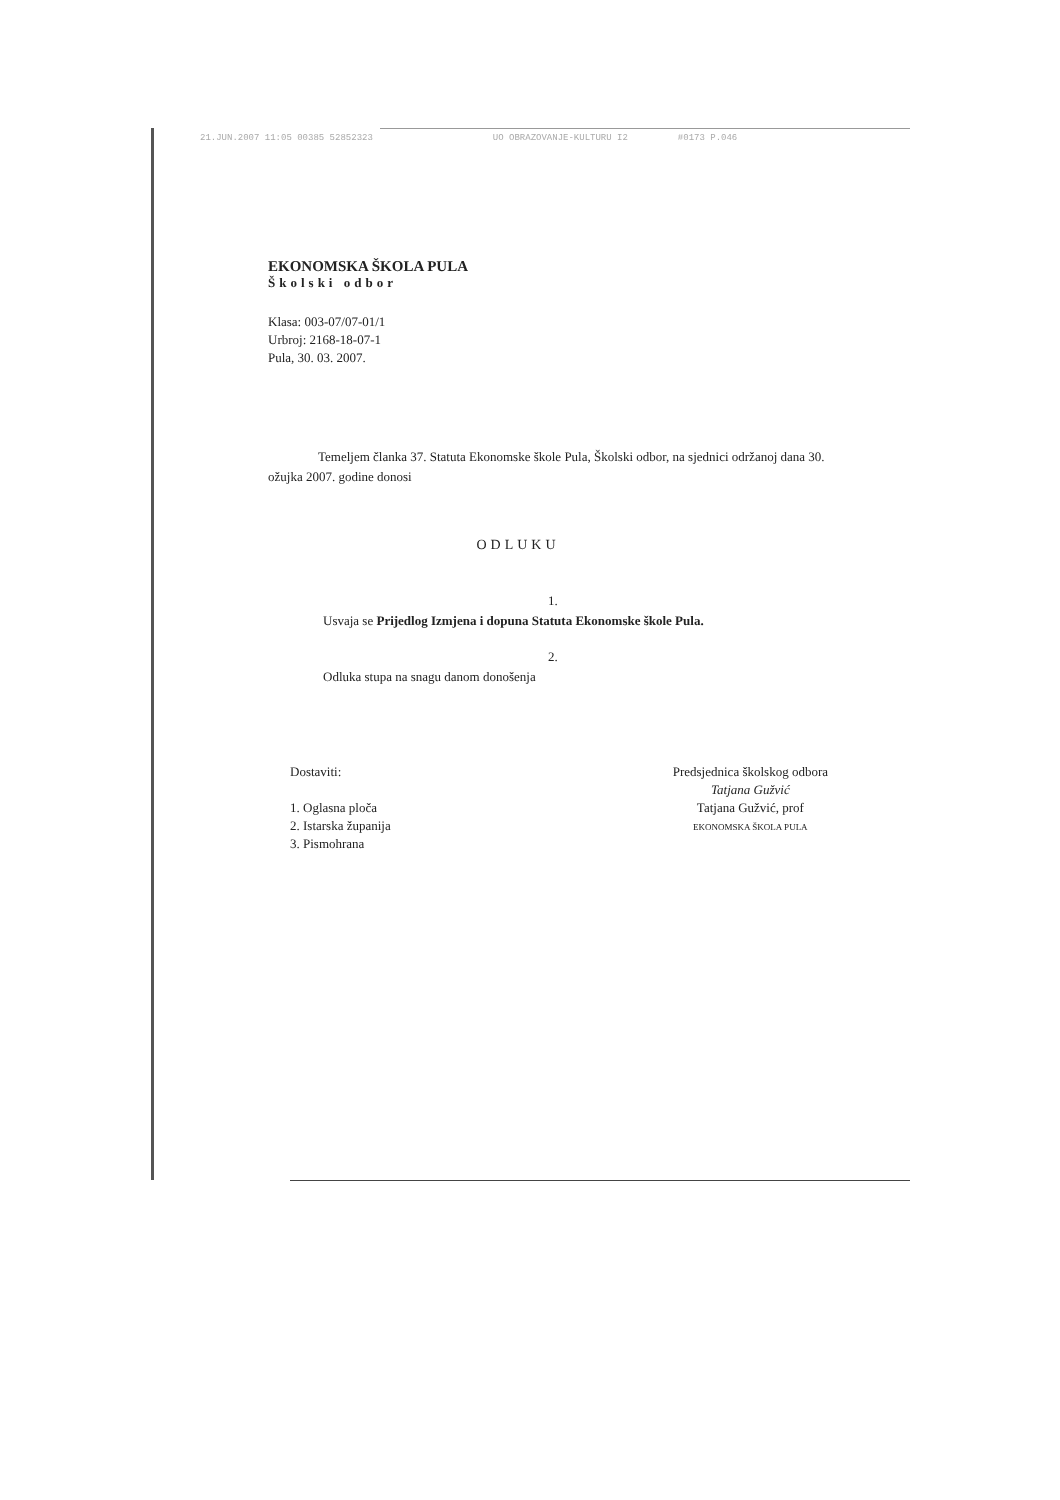21.JUN.2007 11:05 00385 52852323 UO OBRAZOVANJE-KULTURU I2 #0173 P.046
EKONOMSKA ŠKOLA PULA
Školski odbor
Klasa: 003-07/07-01/1
Urbroj: 2168-18-07-1
Pula, 30. 03. 2007.
Temeljem članka 37. Statuta Ekonomske škole Pula, Školski odbor, na sjednici održanoj dana 30. ožujka 2007. godine donosi
ODLUKU
1.
Usvaja se Prijedlog Izmjena i dopuna Statuta Ekonomske škole Pula.
2.
Odluka stupa na snagu danom donošenja
Dostaviti:
1. Oglasna ploča
2. Istarska županija
3. Pismohrana
Predsjednica školskog odbora
Tatjana Gužvić
Tatjana Gužvić, prof
EKONOMSKA ŠKOLA PULA